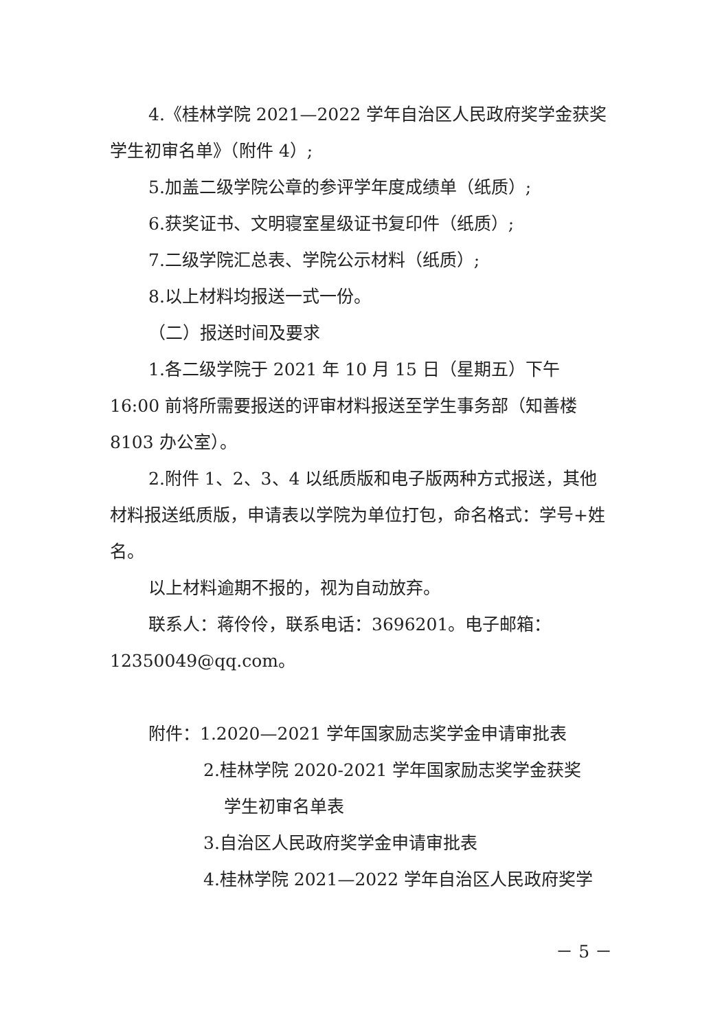4.《桂林学院 2021—2022 学年自治区人民政府奖学金获奖学生初审名单》（附件 4）;
5.加盖二级学院公章的参评学年度成绩单（纸质）;
6.获奖证书、文明寝室星级证书复印件（纸质）;
7.二级学院汇总表、学院公示材料（纸质）;
8.以上材料均报送一式一份。
（二）报送时间及要求
1.各二级学院于 2021 年 10 月 15 日（星期五）下午 16:00 前将所需要报送的评审材料报送至学生事务部（知善楼 8103 办公室）。
2.附件 1、2、3、4 以纸质版和电子版两种方式报送，其他材料报送纸质版，申请表以学院为单位打包，命名格式：学号+姓名。
以上材料逾期不报的，视为自动放弃。
联系人：蒋伶伶，联系电话：3696201。电子邮箱：12350049@qq.com。
附件：1.2020—2021 学年国家励志奖学金申请审批表
2.桂林学院 2020-2021 学年国家励志奖学金获奖
学生初审名单表
3.自治区人民政府奖学金申请审批表
4.桂林学院 2021—2022 学年自治区人民政府奖学
－ 5 －